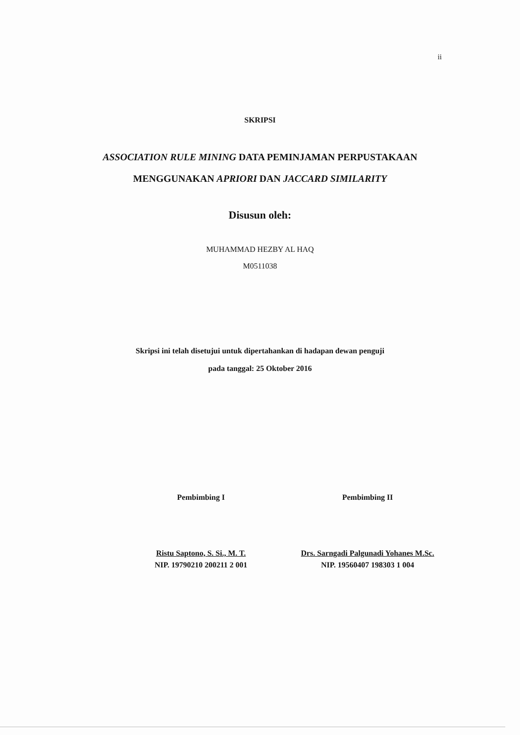ii
SKRIPSI
ASSOCIATION RULE MINING DATA PEMINJAMAN PERPUSTAKAAN MENGGUNAKAN APRIORI DAN JACCARD SIMILARITY
Disusun oleh:
MUHAMMAD HEZBY AL HAQ
M0511038
Skripsi ini telah disetujui untuk dipertahankan di hadapan dewan penguji
pada tanggal: 25 Oktober 2016
Pembimbing I
Ristu Saptono, S. Si., M. T.
NIP. 19790210 200211 2 001
Pembimbing II
Drs. Sarngadi Palgunadi Yohanes M.Sc.
NIP. 19560407 198303 1 004